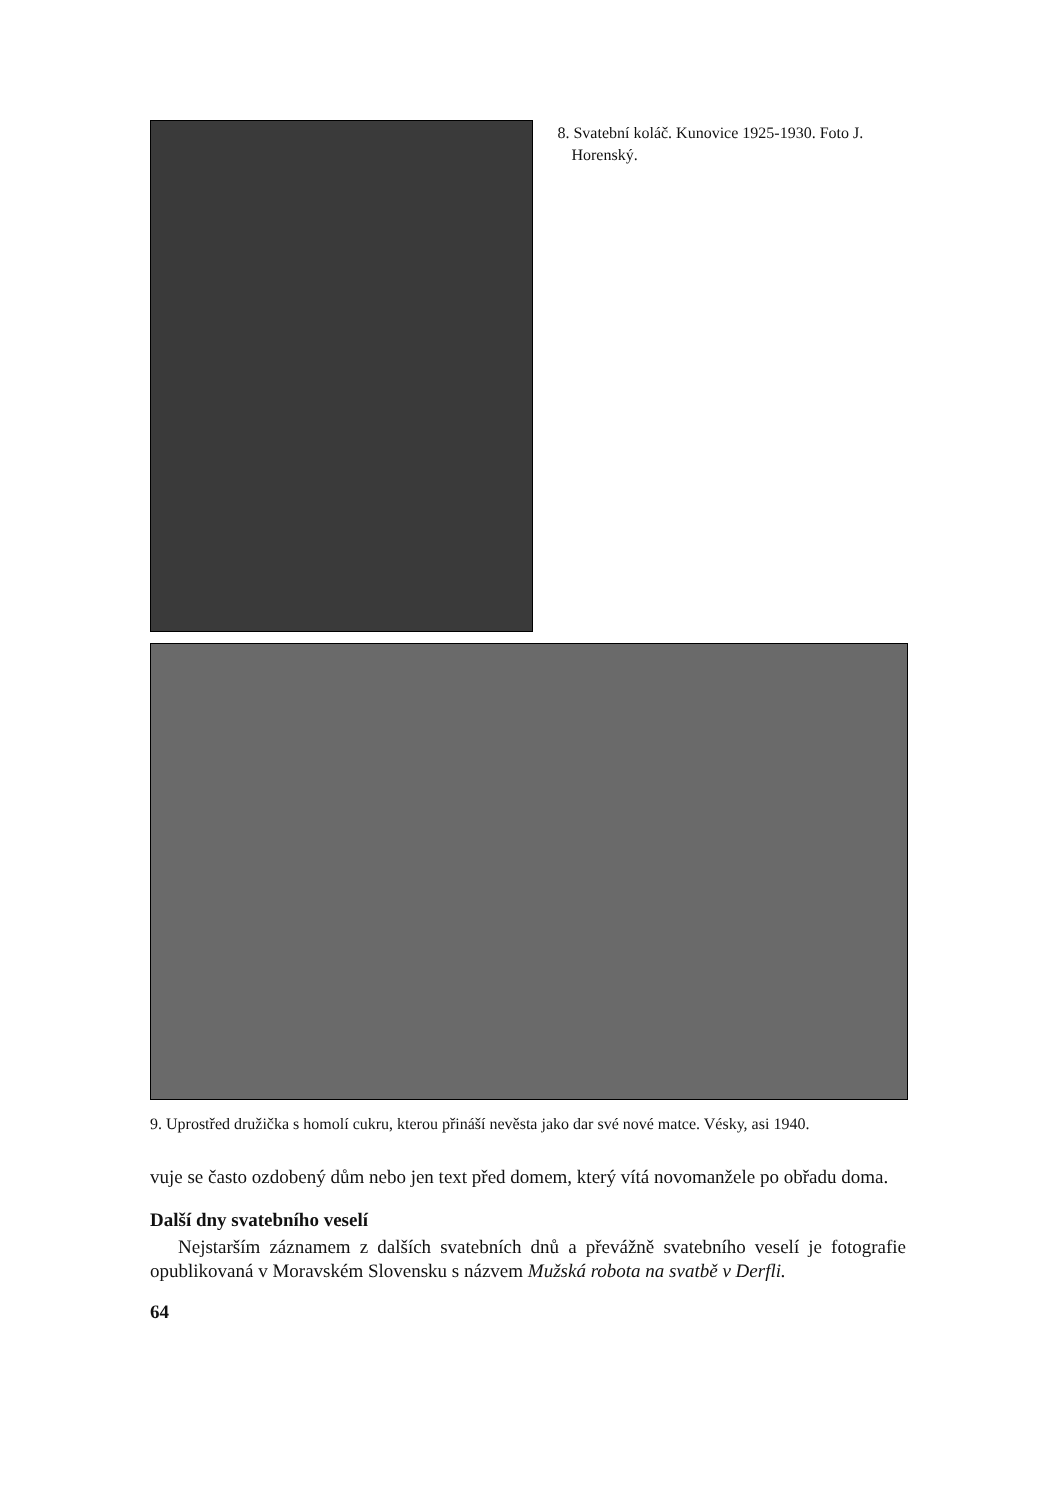8. Svatební koláč. Kunovice 1925-1930. Foto J. Horenský.
9. Uprostřed družička s homolí cukru, kterou přináší nevěsta jako dar své nové matce. Vésky, asi 1940.
vuje se často ozdobený dům nebo jen text před domem, který vítá novomanžele po obřadu doma.
Další dny svatebního veselí
Nejstarším záznamem z dalších svatebních dnů a převážně svatebního veselí je fotografie opublikovaná v Moravském Slovensku s názvem Mužská robota na svatbě v Derfli.
64